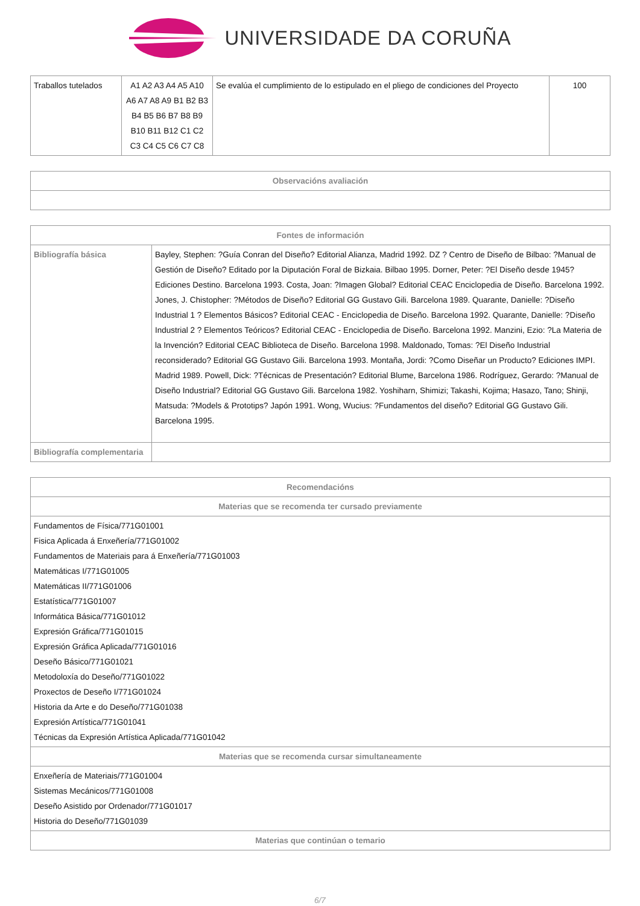UNIVERSIDADE DA CORUÑA
| Traballos tutelados | A1 A2 A3 A4 A5 A10 A6 A7 A8 A9 B1 B2 B3 B4 B5 B6 B7 B8 B9 B10 B11 B12 C1 C2 C3 C4 C5 C6 C7 C8 | Se evalúa el cumplimiento de lo estipulado en el pliego de condiciones del Proyecto | 100 |
| Observacións avaliación |
| --- |
| Fontes de información | |
| --- | --- |
| Bibliografía básica | Bayley, Stephen: ?Guía Conran del Diseño? Editorial Alianza, Madrid 1992. DZ ? Centro de Diseño de Bilbao: ?Manual de Gestión de Diseño? Editado por la Diputación Foral de Bizkaia. Bilbao 1995. Dorner, Peter: ?El Diseño desde 1945? Ediciones Destino. Barcelona 1993. Costa, Joan: ?Imagen Global? Editorial CEAC Enciclopedia de Diseño. Barcelona 1992. Jones, J. Chistopher: ?Métodos de Diseño? Editorial GG Gustavo Gili. Barcelona 1989. Quarante, Danielle: ?Diseño Industrial 1 ? Elementos Básicos? Editorial CEAC - Enciclopedia de Diseño. Barcelona 1992. Quarante, Danielle: ?Diseño Industrial 2 ? Elementos Teóricos? Editorial CEAC - Enciclopedia de Diseño. Barcelona 1992. Manzini, Ezio: ?La Materia de la Invención? Editorial CEAC Biblioteca de Diseño. Barcelona 1998. Maldonado, Tomas: ?El Diseño Industrial reconsiderado? Editorial GG Gustavo Gili. Barcelona 1993. Montaña, Jordi: ?Como Diseñar un Producto? Ediciones IMPI. Madrid 1989. Powell, Dick: ?Técnicas de Presentación? Editorial Blume, Barcelona 1986. Rodríguez, Gerardo: ?Manual de Diseño Industrial? Editorial GG Gustavo Gili. Barcelona 1982. Yoshiharn, Shimizi; Takashi, Kojima; Hasazo, Tano; Shinji, Matsuda: ?Models & Prototips? Japón 1991. Wong, Wucius: ?Fundamentos del diseño? Editorial GG Gustavo Gili. Barcelona 1995. |
| Bibliografía complementaria | |
| Recomendacións |
| --- |
| Materias que se recomenda ter cursado previamente |
| Fundamentos de Física/771G01001 Fisica Aplicada á Enxeñería/771G01002 Fundamentos de Materiais para á Enxeñería/771G01003 Matemáticas I/771G01005 Matemáticas II/771G01006 Estatística/771G01007 Informática Básica/771G01012 Expresión Gráfica/771G01015 Expresión Gráfica Aplicada/771G01016 Deseño Básico/771G01021 Metodoloxía do Deseño/771G01022 Proxectos de Deseño I/771G01024 Historia da Arte e do Deseño/771G01038 Expresión Artística/771G01041 Técnicas da Expresión Artística Aplicada/771G01042 |
| Materias que se recomenda cursar simultaneamente |
| Enxeñería de Materiais/771G01004 Sistemas Mecánicos/771G01008 Deseño Asistido por Ordenador/771G01017 Historia do Deseño/771G01039 |
| Materias que continúan o temario |
6/7